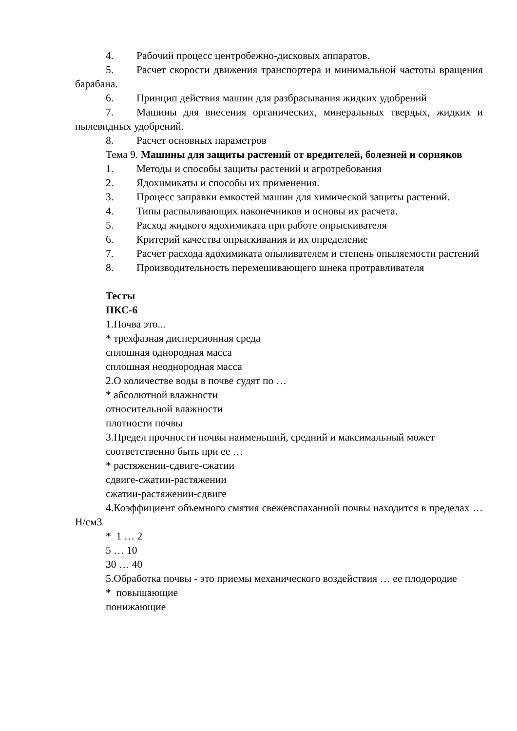4. Рабочий процесс центробежно-дисковых аппаратов.
5. Расчет скорости движения транспортера и минимальной частоты вращения барабана.
6. Принцип действия машин для разбрасывания жидких удобрений
7. Машины для внесения органических, минеральных твердых, жидких и пылевидных удобрений.
8. Расчет основных параметров
Тема 9. Машины для защиты растений от вредителей, болезней и сорняков
1. Методы и способы защиты растений и агротребования
2. Ядохимикаты и способы их применения.
3. Процесс заправки емкостей машин для химической защиты растений.
4. Типы распыливающих наконечников и основы их расчета.
5. Расход жидкого ядохимиката при работе опрыскивателя
6. Критерий качества опрыскивания и их определение
7. Расчет расхода ядохимиката опыливателем и степень опыляемости растений
8. Производительность перемешивающего шнека протравливателя
Тесты
ПКС-6
1.Почва это...
* трехфазная дисперсионная среда
сплошная однородная масса
сплошная неоднородная масса
2.О количестве воды в почве судят по …
* абсолютной влажности
относительной влажности
плотности почвы
3.Предел прочности почвы наименьший, средний и максимальный может
соответственно быть при ее …
* растяжении-сдвиге-сжатии
сдвиге-сжатии-растяжении
сжатии-растяжении-сдвиге
4.Коэффициент объемного смятия свежевспаханной почвы находится в пределах … Н/см3
* 1 … 2
5 … 10
30 … 40
5.Обработка почвы - это приемы механического воздействия … ее плодородие
* повышающие
понижающие